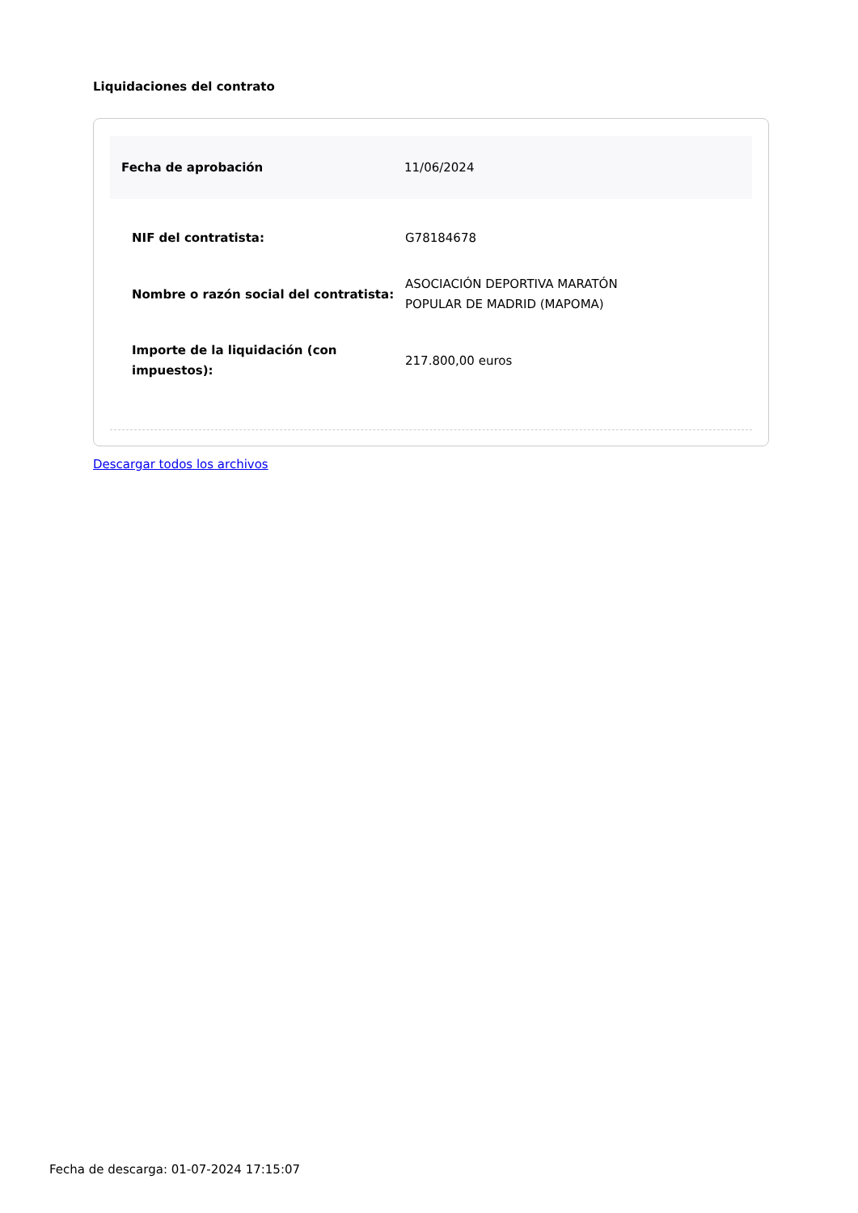Liquidaciones del contrato
Fecha de aprobación 11/06/2024
| NIF del contratista: | G78184678 |
| Nombre o razón social del contratista: | ASOCIACIÓN DEPORTIVA MARATÓN POPULAR DE MADRID (MAPOMA) |
| Importe de la liquidación (con impuestos): | 217.800,00 euros |
Descargar todos los archivos
Fecha de descarga: 01-07-2024 17:15:07